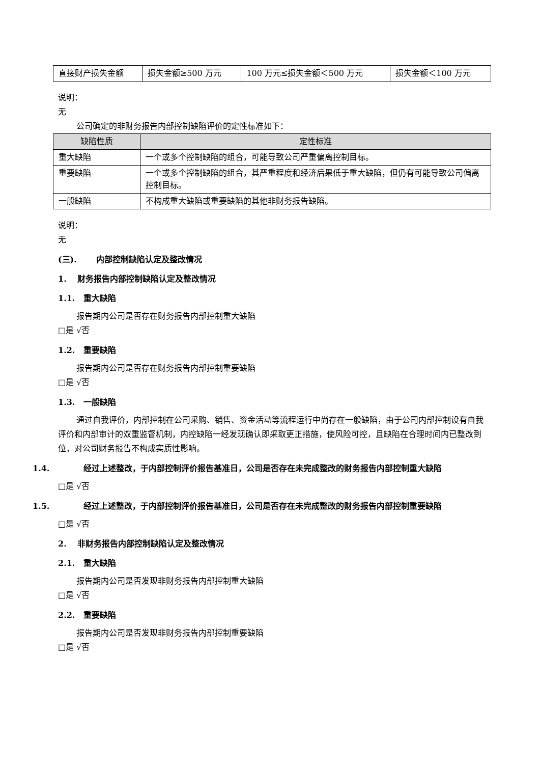| 直接财产损失金额 | 损失金额≥500 万元 | 100 万元≤损失金额＜500 万元 | 损失金额＜100 万元 |
说明：
无
公司确定的非财务报告内部控制缺陷评价的定性标准如下：
| 缺陷性质 | 定性标准 |
| --- | --- |
| 重大缺陷 | 一个或多个控制缺陷的组合，可能导致公司严重偏离控制目标。 |
| 重要缺陷 | 一个或多个控制缺陷的组合，其严重程度和经济后果低于重大缺陷，但仍有可能导致公司偏离控制目标。 |
| 一般缺陷 | 不构成重大缺陷或重要缺陷的其他非财务报告缺陷。 |
说明：
无
(三). 内部控制缺陷认定及整改情况
1. 财务报告内部控制缺陷认定及整改情况
1.1. 重大缺陷
报告期内公司是否存在财务报告内部控制重大缺陷
□是 √否
1.2. 重要缺陷
报告期内公司是否存在财务报告内部控制重要缺陷
□是 √否
1.3. 一般缺陷
通过自我评价，内部控制在公司采购、销售、资金活动等流程运行中尚存在一般缺陷，由于公司内部控制设有自我评价和内部审计的双重监督机制，内控缺陷一经发现确认即采取更正措施，使风险可控，且缺陷在合理时间内已整改到位，对公司财务报告不构成实质性影响。
1.4. 经过上述整改，于内部控制评价报告基准日，公司是否存在未完成整改的财务报告内部控制重大缺陷
□是 √否
1.5. 经过上述整改，于内部控制评价报告基准日，公司是否存在未完成整改的财务报告内部控制重要缺陷
□是 √否
2. 非财务报告内部控制缺陷认定及整改情况
2.1. 重大缺陷
报告期内公司是否发现非财务报告内部控制重大缺陷
□是 √否
2.2. 重要缺陷
报告期内公司是否发现非财务报告内部控制重要缺陷
□是 √否